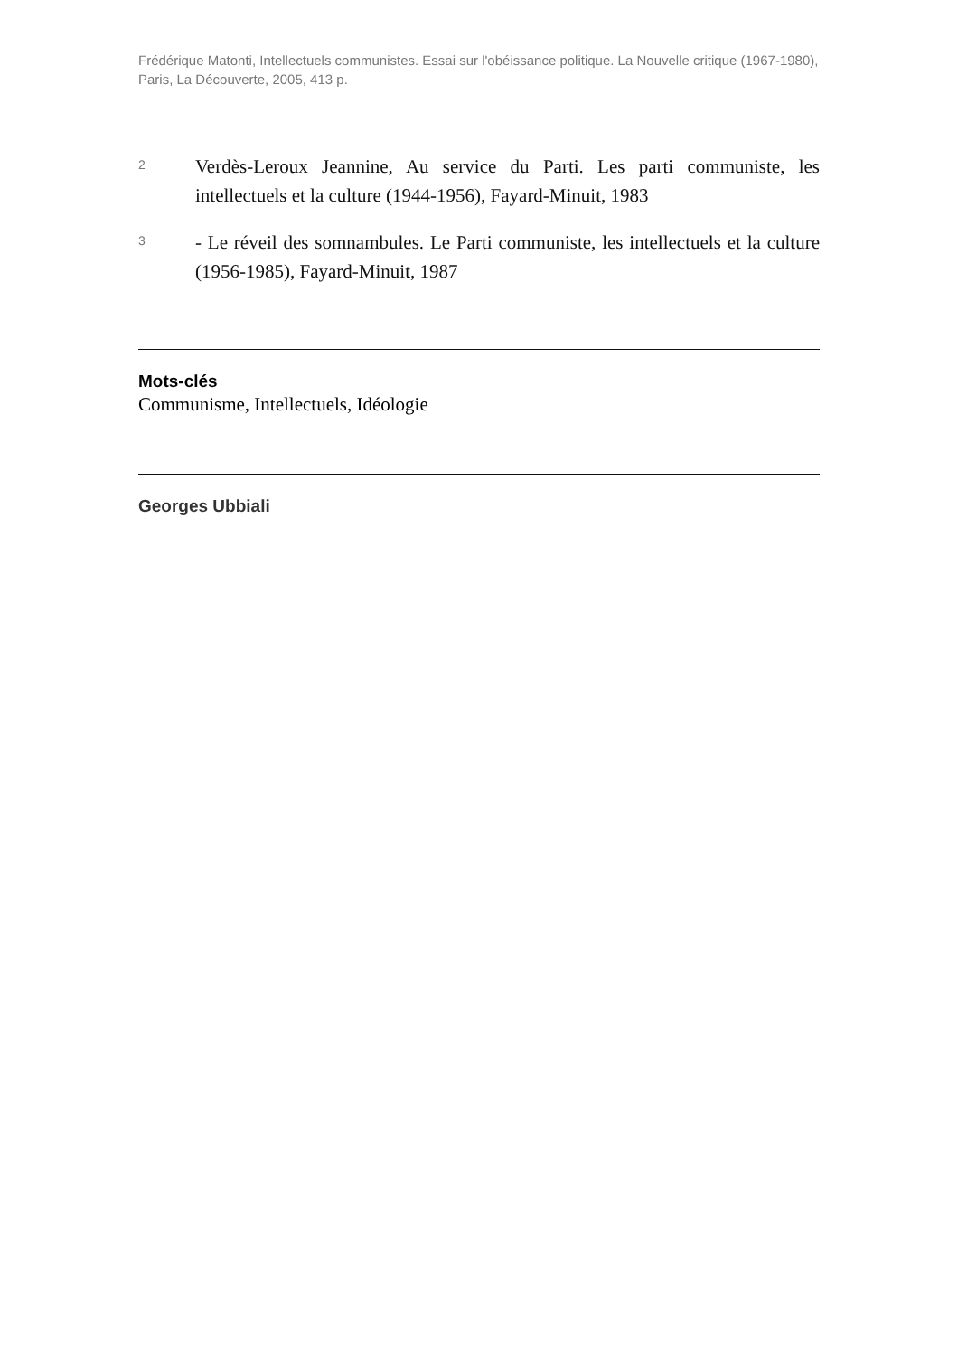Frédérique Matonti, Intellectuels communistes. Essai sur l'obéissance politique. La Nouvelle critique (1967-1980), Paris, La Découverte, 2005, 413 p.
2
Verdès-Leroux Jeannine, Au service du Parti. Les parti communiste, les intellectuels et la culture (1944-1956), Fayard-Minuit, 1983
3
- Le réveil des somnambules. Le Parti communiste, les intellectuels et la culture (1956-1985), Fayard-Minuit, 1987
Mots-clés
Communisme, Intellectuels, Idéologie
Georges Ubbiali